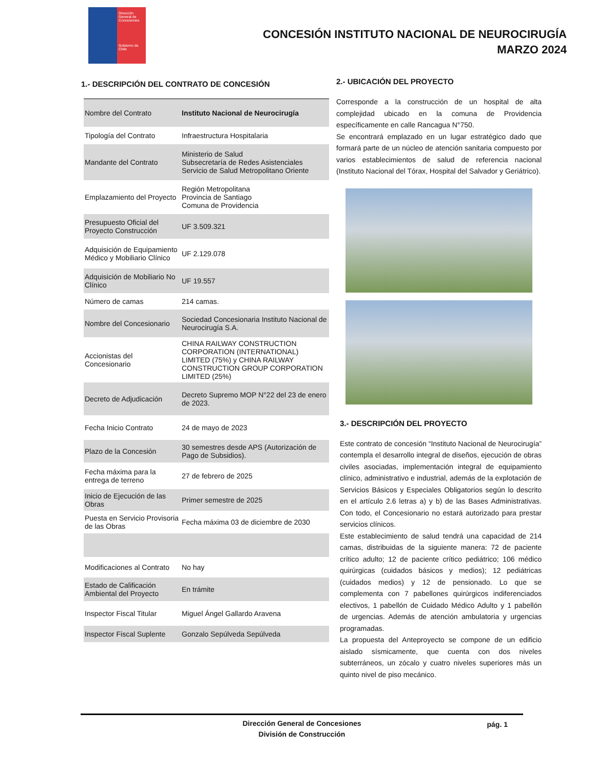Dirección General de Concesiones
Gobierno de Chile
CONCESIÓN INSTITUTO NACIONAL DE NEUROCIRUGÍA
MARZO 2024
1.- DESCRIPCIÓN DEL CONTRATO DE CONCESIÓN
| Nombre del Contrato | Instituto Nacional de Neurocirugía |
| Tipología del Contrato | Infraestructura Hospitalaria |
| Mandante del Contrato | Ministerio de Salud Subsecretaría de Redes Asistenciales Servicio de Salud Metropolitano Oriente |
| Emplazamiento del Proyecto | Región Metropolitana Provincia de Santiago Comuna de Providencia |
| Presupuesto Oficial del Proyecto Construcción | UF 3.509.321 |
| Adquisición de Equipamiento Médico y Mobiliario Clínico | UF 2.129.078 |
| Adquisición de Mobiliario No Clínico | UF 19.557 |
| Número de camas | 214 camas. |
| Nombre del Concesionario | Sociedad Concesionaria Instituto Nacional de Neurocirugía S.A. |
| Accionistas del Concesionario | CHINA RAILWAY CONSTRUCTION CORPORATION (INTERNATIONAL) LIMITED (75%) y CHINA RAILWAY CONSTRUCTION GROUP CORPORATION LIMITED (25%) |
| Decreto de Adjudicación | Decreto Supremo MOP N°22 del 23 de enero de 2023. |
| Fecha Inicio Contrato | 24 de mayo de 2023 |
| Plazo de la Concesión | 30 semestres desde APS (Autorización de Pago de Subsidios). |
| Fecha máxima para la entrega de terreno | 27 de febrero de 2025 |
| Inicio de Ejecución de las Obras | Primer semestre de 2025 |
| Puesta en Servicio Provisoria de las Obras | Fecha máxima 03 de diciembre de 2030 |
| Modificaciones al Contrato | No hay |
| Estado de Calificación Ambiental del Proyecto | En trámite |
| Inspector Fiscal Titular | Miguel Ángel Gallardo Aravena |
| Inspector Fiscal Suplente | Gonzalo Sepúlveda Sepúlveda |
2.- UBICACIÓN DEL PROYECTO
Corresponde a la construcción de un hospital de alta complejidad ubicado en la comuna de Providencia específicamente en calle Rancagua N°750.
Se encontrará emplazado en un lugar estratégico dado que formará parte de un núcleo de atención sanitaria compuesto por varios establecimientos de salud de referencia nacional (Instituto Nacional del Tórax, Hospital del Salvador y Geriátrico).
3.- DESCRIPCIÓN DEL PROYECTO
Este contrato de concesión “Instituto Nacional de Neurocirugía” contempla el desarrollo integral de diseños, ejecución de obras civiles asociadas, implementación integral de equipamiento clínico, administrativo e industrial, además de la explotación de Servicios Básicos y Especiales Obligatorios según lo descrito en el artículo 2.6 letras a) y b) de las Bases Administrativas. Con todo, el Concesionario no estará autorizado para prestar servicios clínicos.
Este establecimiento de salud tendrá una capacidad de 214 camas, distribuidas de la siguiente manera: 72 de paciente crítico adulto; 12 de paciente crítico pediátrico; 106 médico quirúrgicas (cuidados básicos y medios); 12 pediátricas (cuidados medios) y 12 de pensionado. Lo que se complementa con 7 pabellones quirúrgicos indiferenciados electivos, 1 pabellón de Cuidado Médico Adulto y 1 pabellón de urgencias. Además de atención ambulatoria y urgencias programadas.
La propuesta del Anteproyecto se compone de un edificio aislado sísmicamente, que cuenta con dos niveles subterráneos, un zócalo y cuatro niveles superiores más un quinto nivel de piso mecánico.
Dirección General de Concesiones
División de Construcción
pág. 1